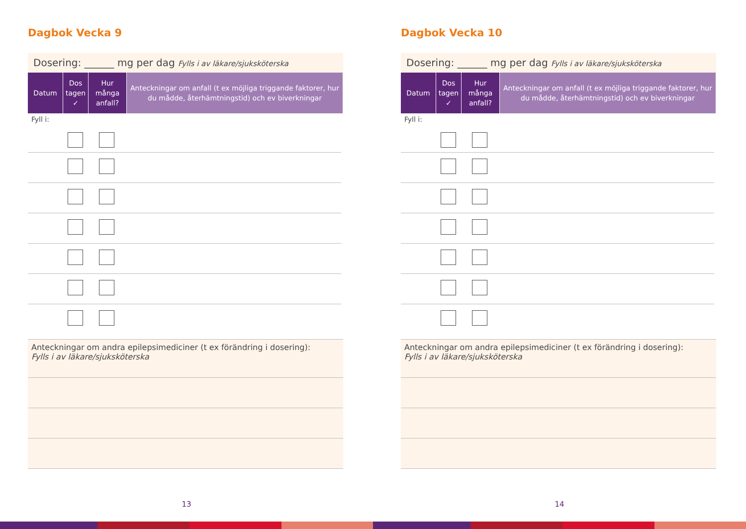Dagbok Vecka 9
Dosering: ______ mg per dag Fylls i av läkare/sjuksköterska
| Datum | Dos tagen ✓ | Hur många anfall? | Anteckningar om anfall (t ex möjliga triggande faktorer, hur du mådde, återhämtningstid) och ev biverkningar |
| --- | --- | --- | --- |
Fyll i:
Anteckningar om andra epilepsimediciner (t ex förändring i dosering):
Fylls i av läkare/sjuksköterska
13
Dagbok Vecka 10
Dosering: ______ mg per dag Fylls i av läkare/sjuksköterska
| Datum | Dos tagen ✓ | Hur många anfall? | Anteckningar om anfall (t ex möjliga triggande faktorer, hur du mådde, återhämtningstid) och ev biverkningar |
| --- | --- | --- | --- |
Fyll i:
Anteckningar om andra epilepsimediciner (t ex förändring i dosering):
Fylls i av läkare/sjuksköterska
14